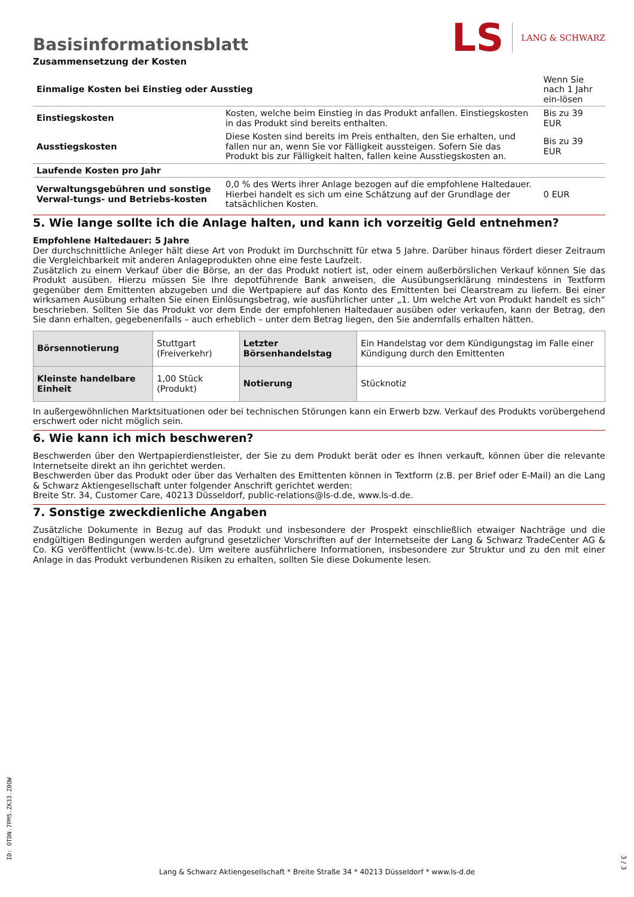Basisinformationsblatt
LS LANG & SCHWARZ
Zusammensetzung der Kosten
| Einmalige Kosten bei Einstieg oder Ausstieg | | Wenn Sie nach 1 Jahr ein-lösen |
| Einstiegskosten | Kosten, welche beim Einstieg in das Produkt anfallen. Einstiegskosten in das Produkt sind bereits enthalten. | Bis zu 39 EUR |
| Ausstiegskosten | Diese Kosten sind bereits im Preis enthalten, den Sie erhalten, und fallen nur an, wenn Sie vor Fälligkeit aussteigen. Sofern Sie das Produkt bis zur Fälligkeit halten, fallen keine Ausstiegskosten an. | Bis zu 39 EUR |
| Laufende Kosten pro Jahr | | |
| Verwaltungsgebühren und sonstige Verwal-tungs- und Betriebs-kosten | 0,0 % des Werts ihrer Anlage bezogen auf die empfohlene Haltedauer. Hierbei handelt es sich um eine Schätzung auf der Grundlage der tatsächlichen Kosten. | 0 EUR |
5. Wie lange sollte ich die Anlage halten, und kann ich vorzeitig Geld entnehmen?
Empfohlene Haltedauer: 5 Jahre
Der durchschnittliche Anleger hält diese Art von Produkt im Durchschnitt für etwa 5 Jahre. Darüber hinaus fördert dieser Zeitraum die Vergleichbarkeit mit anderen Anlageprodukten ohne eine feste Laufzeit.
Zusätzlich zu einem Verkauf über die Börse, an der das Produkt notiert ist, oder einem außerbörslichen Verkauf können Sie das Produkt ausüben. Hierzu müssen Sie Ihre depotführende Bank anweisen, die Ausübungserklärung mindestens in Textform gegenüber dem Emittenten abzugeben und die Wertpapiere auf das Konto des Emittenten bei Clearstream zu liefern. Bei einer wirksamen Ausübung erhalten Sie einen Einlösungsbetrag, wie ausführlicher unter „1. Um welche Art von Produkt handelt es sich“ beschrieben. Sollten Sie das Produkt vor dem Ende der empfohlenen Haltedauer ausüben oder verkaufen, kann der Betrag, den Sie dann erhalten, gegebenenfalls – auch erheblich – unter dem Betrag liegen, den Sie andernfalls erhalten hätten.
| Börsennotierung | Stuttgart (Freiverkehr) | Letzter Börsenhandelstag | Ein Handelstag vor dem Kündigungstag im Falle einer Kündigung durch den Emittenten |
| Kleinste handelbare Einheit | 1,00 Stück (Produkt) | Notierung | Stücknotiz |
In außergewöhnlichen Marktsituationen oder bei technischen Störungen kann ein Erwerb bzw. Verkauf des Produkts vorübergehend erschwert oder nicht möglich sein.
6. Wie kann ich mich beschweren?
Beschwerden über den Wertpapierdienstleister, der Sie zu dem Produkt berät oder es Ihnen verkauft, können über die relevante Internetseite direkt an ihn gerichtet werden.
Beschwerden über das Produkt oder über das Verhalten des Emittenten können in Textform (z.B. per Brief oder E-Mail) an die Lang & Schwarz Aktiengesellschaft unter folgender Anschrift gerichtet werden:
Breite Str. 34, Customer Care, 40213 Düsseldorf, public-relations@ls-d.de, www.ls-d.de.
7. Sonstige zweckdienliche Angaben
Zusätzliche Dokumente in Bezug auf das Produkt und insbesondere der Prospekt einschließlich etwaiger Nachträge und die endgültigen Bedingungen werden aufgrund gesetzlicher Vorschriften auf der Internetseite der Lang & Schwarz TradeCenter AG & Co. KG veröffentlicht (www.ls-tc.de). Um weitere ausführlichere Informationen, insbesondere zur Struktur und zu den mit einer Anlage in das Produkt verbundenen Risiken zu erhalten, sollten Sie diese Dokumente lesen.
ID: OTDN.7PM5.ZK33.Z0QW
Lang & Schwarz Aktiengesellschaft * Breite Straße 34 * 40213 Düsseldorf * www.ls-d.de
3 / 3